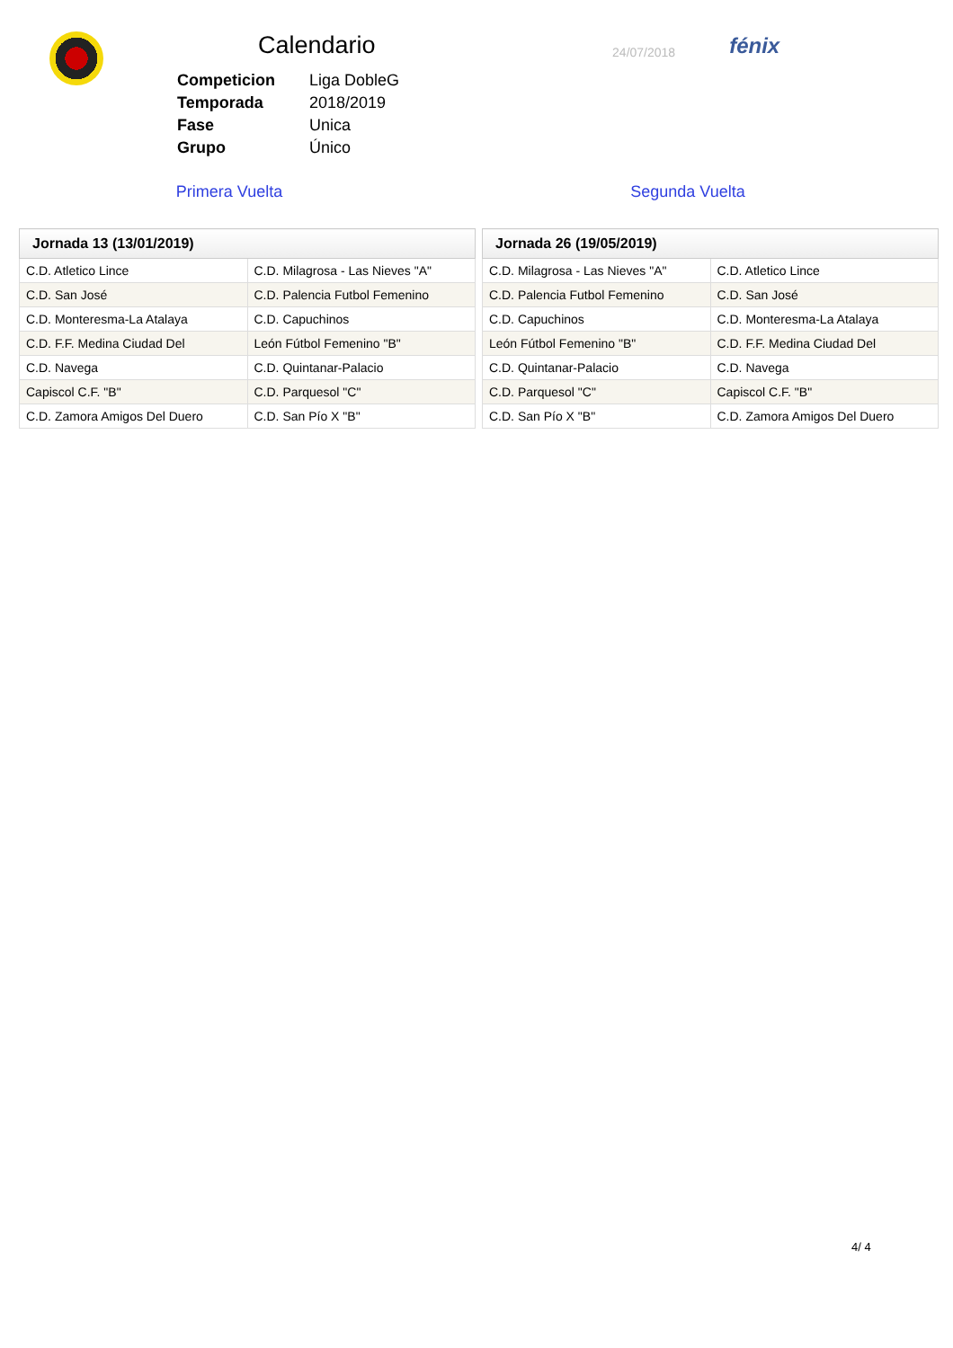Calendario
| Competicion | Liga DobleG |
| Temporada | 2018/2019 |
| Fase | Unica |
| Grupo | Único |
24/07/2018
fénix
Primera Vuelta Segunda Vuelta
| Jornada 13 (13/01/2019) | |
| --- | --- |
| C.D. Atletico Lince | C.D. Milagrosa - Las Nieves "A" |
| C.D. San José | C.D. Palencia Futbol Femenino |
| C.D. Monteresma-La Atalaya | C.D. Capuchinos |
| C.D. F.F. Medina Ciudad Del | León Fútbol Femenino "B" |
| C.D. Navega | C.D. Quintanar-Palacio |
| Capiscol C.F. "B" | C.D. Parquesol "C" |
| C.D. Zamora Amigos Del Duero | C.D. San Pío X "B" |
| Jornada 26 (19/05/2019) | |
| --- | --- |
| C.D. Milagrosa - Las Nieves "A" | C.D. Atletico Lince |
| C.D. Palencia Futbol Femenino | C.D. San José |
| C.D. Capuchinos | C.D. Monteresma-La Atalaya |
| León Fútbol Femenino "B" | C.D. F.F. Medina Ciudad Del |
| C.D. Quintanar-Palacio | C.D. Navega |
| C.D. Parquesol "C" | Capiscol C.F. "B" |
| C.D. San Pío X "B" | C.D. Zamora Amigos Del Duero |
4/ 4